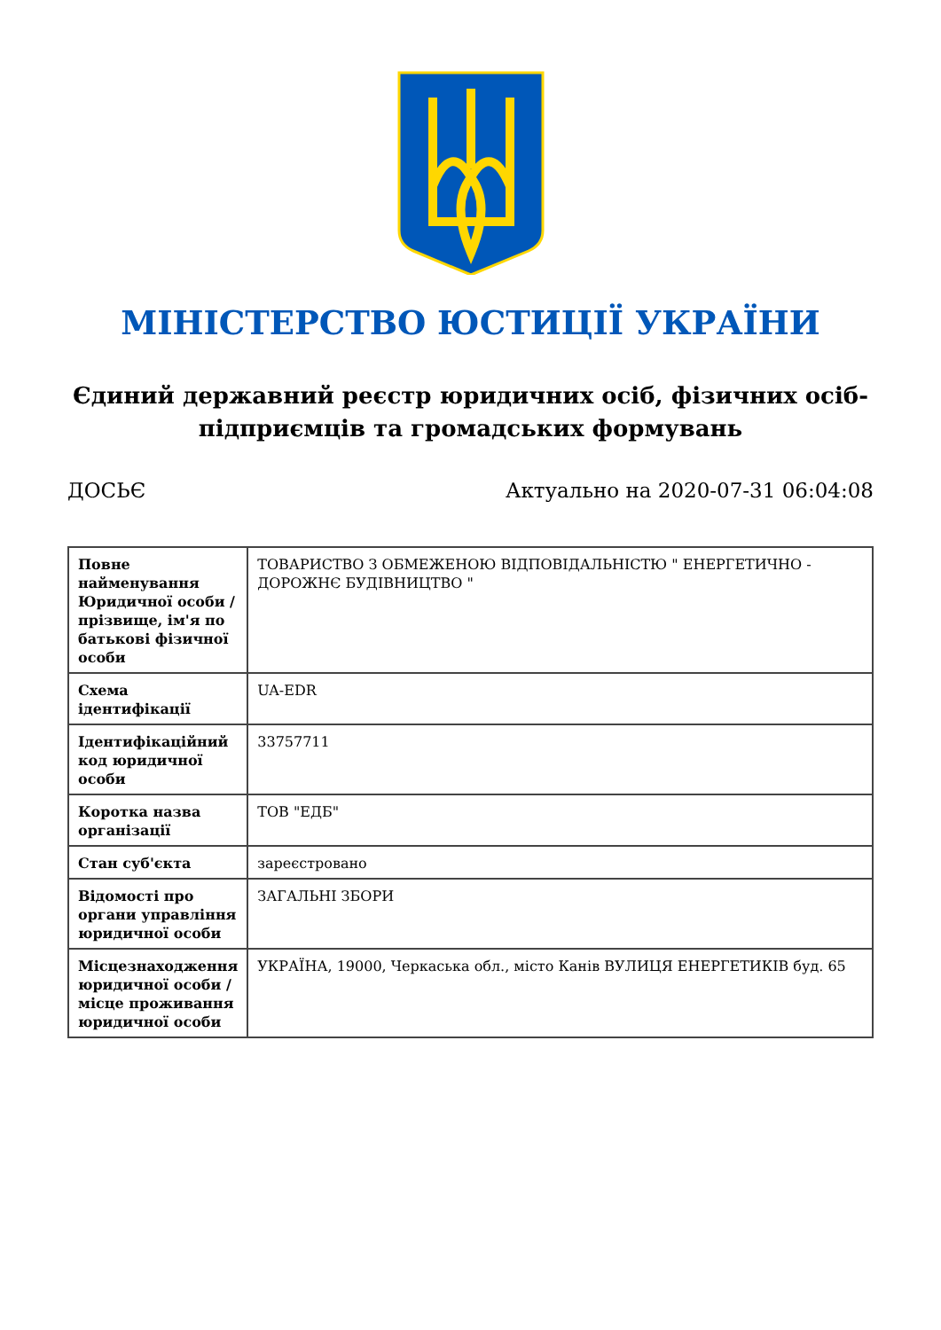МІНІСТЕРСТВО ЮСТИЦІЇ УКРАЇНИ
Єдиний державний реєстр юридичних осіб, фізичних осіб-підприємців та громадських формувань
ДОСЬЄ Актуально на 2020-07-31 06:04:08
| Повне найменування Юридичної особи / прізвище, ім'я по батькові фізичної особи | ТОВАРИСТВО З ОБМЕЖЕНОЮ ВІДПОВІДАЛЬНІСТЮ " ЕНЕРГЕТИЧНО - ДОРОЖНЄ БУДІВНИЦТВО " |
| Схема ідентифікації | UA-EDR |
| Ідентифікаційний код юридичної особи | 33757711 |
| Коротка назва організації | ТОВ "ЕДБ" |
| Стан суб'єкта | зареєстровано |
| Відомості про органи управління юридичної особи | ЗАГАЛЬНІ ЗБОРИ |
| Місцезнаходження юридичної особи / місце проживання юридичної особи | УКРАЇНА, 19000, Черкаська обл., місто Канів ВУЛИЦЯ ЕНЕРГЕТИКІВ буд. 65 |